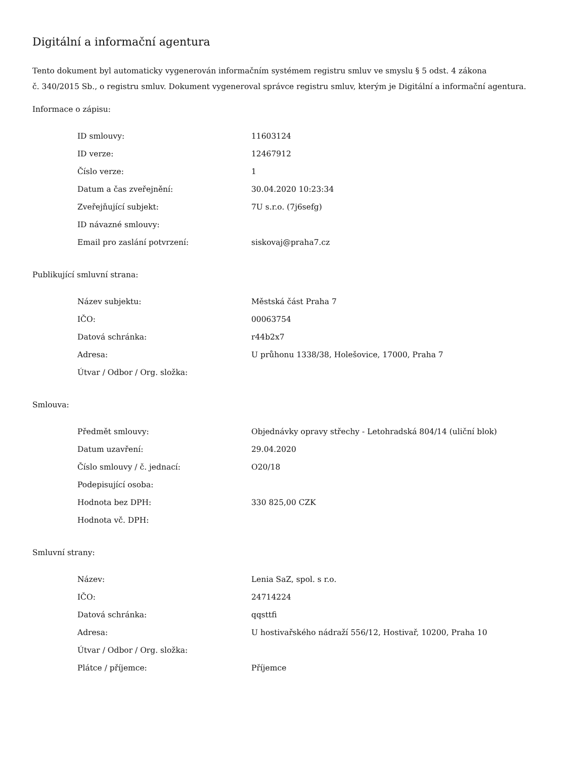Digitální a informační agentura
Tento dokument byl automaticky vygenerován informačním systémem registru smluv ve smyslu § 5 odst. 4 zákona
č. 340/2015 Sb., o registru smluv. Dokument vygeneroval správce registru smluv, kterým je Digitální a informační agentura.
Informace o zápisu:
| ID smlouvy: | 11603124 |
| ID verze: | 12467912 |
| Číslo verze: | 1 |
| Datum a čas zveřejnění: | 30.04.2020 10:23:34 |
| Zveřejňující subjekt: | 7U s.r.o. (7j6sefg) |
| ID návazné smlouvy: | |
| Email pro zaslání potvrzení: | siskovaj@praha7.cz |
Publikující smluvní strana:
| Název subjektu: | Městská část Praha 7 |
| IČO: | 00063754 |
| Datová schránka: | r44b2x7 |
| Adresa: | U průhonu 1338/38, Holešovice, 17000, Praha 7 |
| Útvar / Odbor / Org. složka: | |
Smlouva:
| Předmět smlouvy: | Objednávky opravy střechy - Letohradská 804/14 (uliční blok) |
| Datum uzavření: | 29.04.2020 |
| Číslo smlouvy / č. jednací: | O20/18 |
| Podepisující osoba: | |
| Hodnota bez DPH: | 330 825,00 CZK |
| Hodnota vč. DPH: | |
Smluvní strany:
| Název: | Lenia SaZ, spol. s r.o. |
| IČO: | 24714224 |
| Datová schránka: | qqsttfi |
| Adresa: | U hostivařského nádraží 556/12, Hostivař, 10200, Praha 10 |
| Útvar / Odbor / Org. složka: | |
| Plátce / příjemce: | Příjemce |